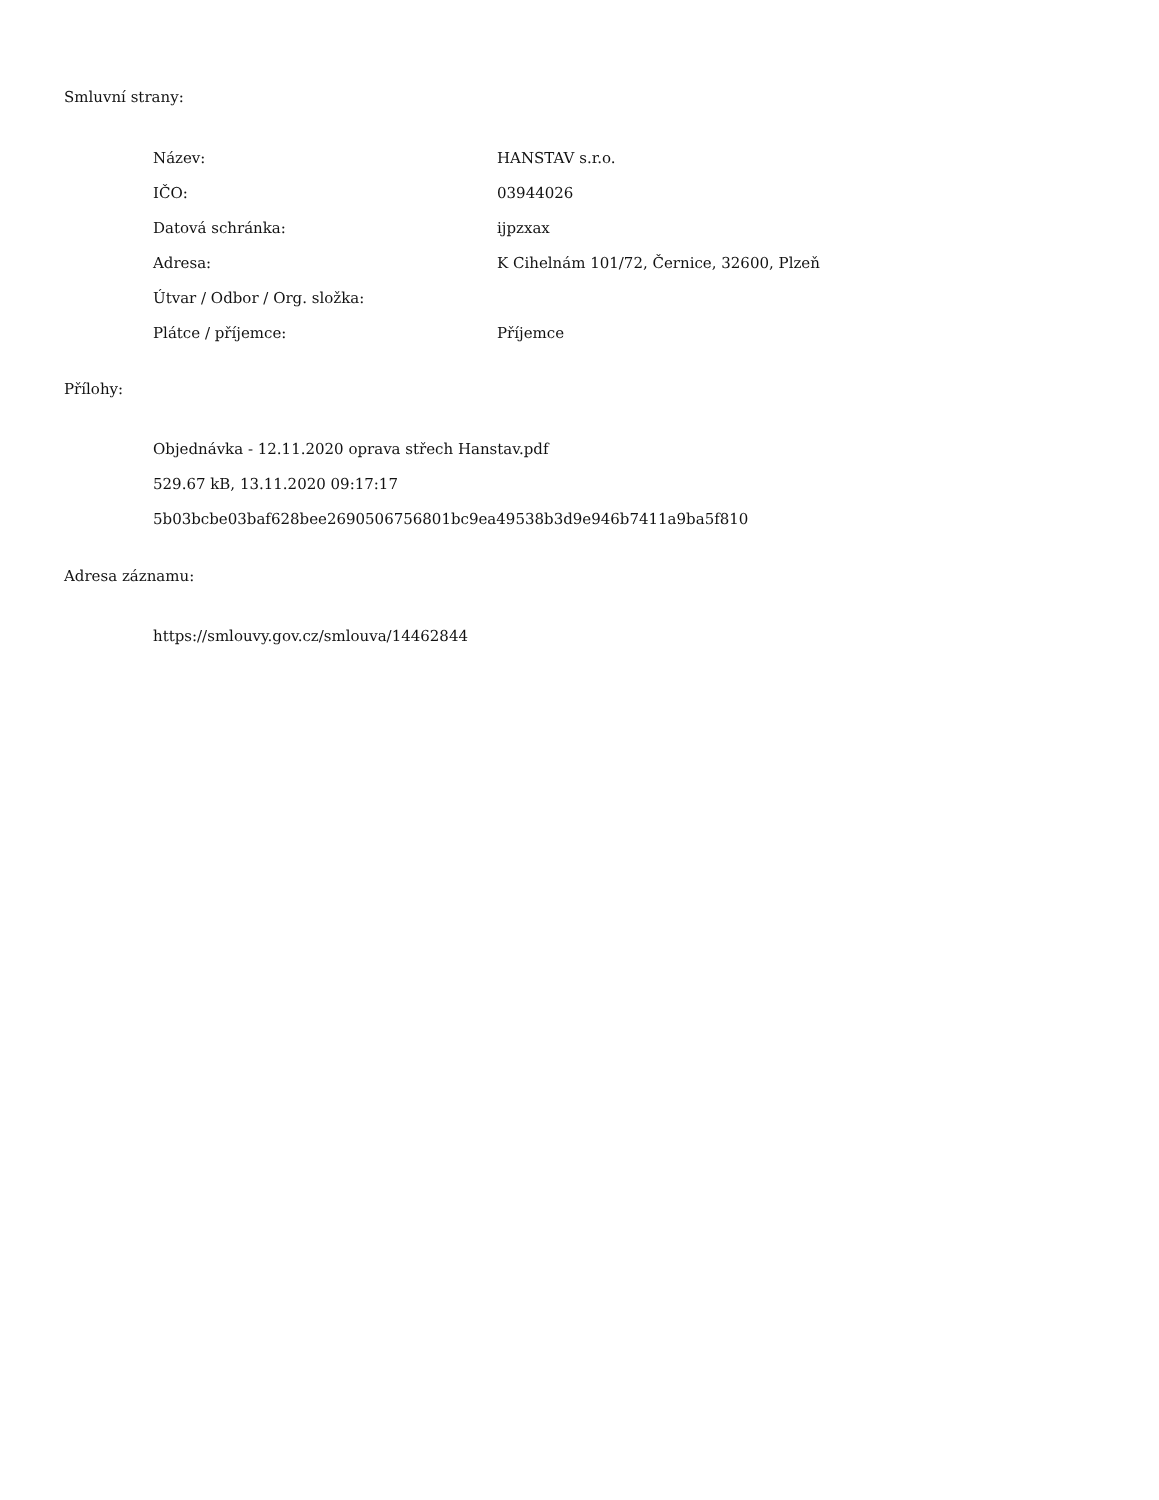Smluvní strany:
| Název: | HANSTAV s.r.o. |
| IČO: | 03944026 |
| Datová schránka: | ijpzxax |
| Adresa: | K Cihelnám 101/72, Černice, 32600, Plzeň |
| Útvar / Odbor / Org. složka: | |
| Plátce / příjemce: | Příjemce |
Přílohy:
Objednávka - 12.11.2020 oprava střech Hanstav.pdf
529.67 kB, 13.11.2020 09:17:17
5b03bcbe03baf628bee2690506756801bc9ea49538b3d9e946b7411a9ba5f810
Adresa záznamu:
https://smlouvy.gov.cz/smlouva/14462844